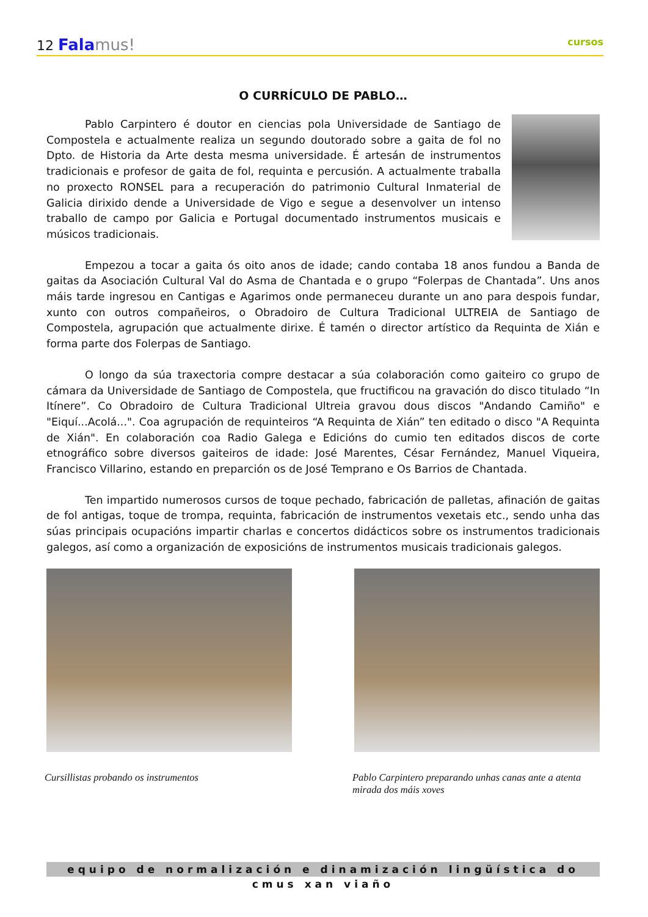12 Fala mus!
cursos
O CURRÍCULO DE PABLO…
Pablo Carpintero é doutor en ciencias pola Universidade de Santiago de Compostela e actualmente realiza un segundo doutorado sobre a gaita de fol no Dpto. de Historia da Arte desta mesma universidade. É artesán de instrumentos tradicionais e profesor de gaita de fol, requinta e percusión. A actualmente traballa no proxecto RONSEL para a recuperación do patrimonio Cultural Inmaterial de Galicia dirixido dende a Universidade de Vigo e segue a desenvolver un intenso traballo de campo por Galicia e Portugal documentado instrumentos musicais e músicos tradicionais.
Empezou a tocar a gaita ós oito anos de idade; cando contaba 18 anos fundou a Banda de gaitas da Asociación Cultural Val do Asma de Chantada e o grupo “Folerpas de Chantada”. Uns anos máis tarde ingresou en Cantigas e Agarimos onde permaneceu durante un ano para despois fundar, xunto con outros compañeiros, o Obradoiro de Cultura Tradicional ULTREIA de Santiago de Compostela, agrupación que actualmente dirixe. É tamén o director artístico da Requinta de Xián e forma parte dos Folerpas de Santiago.
O longo da súa traxectoria compre destacar a súa colaboración como gaiteiro co grupo de cámara da Universidade de Santiago de Compostela, que fructificou na gravación do disco titulado “In Itínere”. Co Obradoiro de Cultura Tradicional Ultreia gravou dous discos "Andando Camiño" e "Eiquí...Acolá...". Coa agrupación de requinteiros “A Requinta de Xián” ten editado o disco "A Requinta de Xián". En colaboración coa Radio Galega e Edicións do cumio ten editados discos de corte etnográfico sobre diversos gaiteiros de idade: José Marentes, César Fernández, Manuel Viqueira, Francisco Villarino, estando en preparción os de José Temprano e Os Barrios de Chantada.
Ten impartido numerosos cursos de toque pechado, fabricación de palletas, afinación de gaitas de fol antigas, toque de trompa, requinta, fabricación de instrumentos vexetais etc., sendo unha das súas principais ocupacións impartir charlas e concertos didácticos sobre os instrumentos tradicionais galegos, así como a organización de exposicións de instrumentos musicais tradicionais galegos.
Cursillistas probando os instrumentos Pablo Carpintero preparando unhas canas ante a atenta mirada dos máis xoves
equipo de normalización e dinamización lingüística do cmus xan viaño